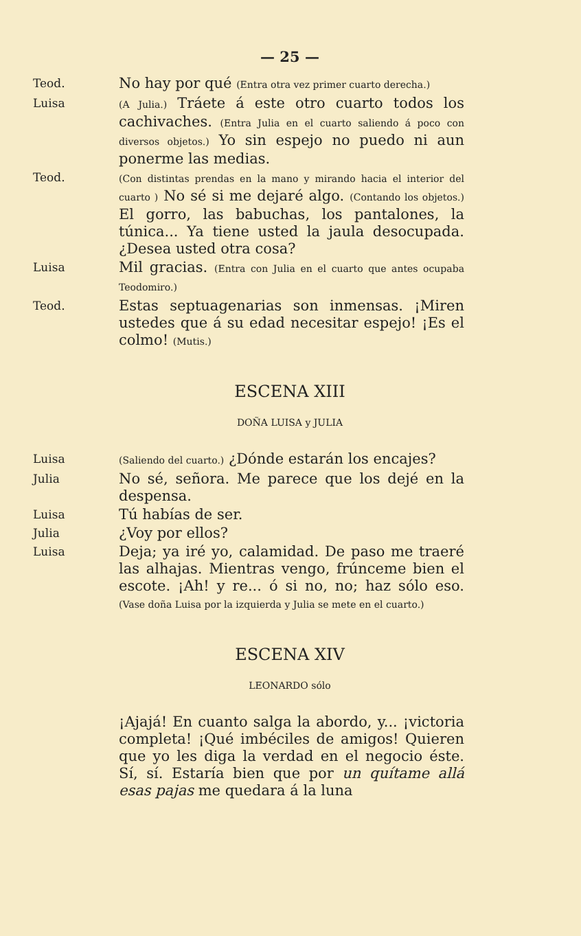— 25 —
Teod.
No hay por qué (Entra otra vez primer cuarto derecha.)
Luisa
(A Julia.) Tráete á este otro cuarto todos los cachivaches. (Entra Julia en el cuarto saliendo á poco con diversos objetos.) Yo sin espejo no puedo ni aun ponerme las medias.
Teod.
(Con distintas prendas en la mano y mirando hacia el interior del cuarto ) No sé si me dejaré algo. (Contando los objetos.) El gorro, las babuchas, los pantalones, la túnica... Ya tiene usted la jaula desocupada. ¿Desea usted otra cosa?
Luisa
Mil gracias. (Entra con Julia en el cuarto que antes ocupaba Teodomiro.)
Teod.
Estas septuagenarias son inmensas. ¡Miren ustedes que á su edad necesitar espejo! ¡Es el colmo! (Mutis.)
ESCENA XIII
DOÑA LUISA y JULIA
Luisa
(Saliendo del cuarto.) ¿Dónde estarán los encajes?
Julia
No sé, señora. Me parece que los dejé en la despensa.
Luisa
Tú habías de ser.
Julia
¿Voy por ellos?
Luisa
Deja; ya iré yo, calamidad. De paso me traeré las alhajas. Mientras vengo, frúnceme bien el escote. ¡Ah! y re... ó si no, no; haz sólo eso. (Vase doña Luisa por la izquierda y Julia se mete en el cuarto.)
ESCENA XIV
LEONARDO sólo
¡Ajajá! En cuanto salga la abordo, y... ¡victoria completa! ¡Qué imbéciles de amigos! Quieren que yo les diga la verdad en el negocio éste. Sí, sí. Estaría bien que por un quítame allá esas pajas me quedara á la luna